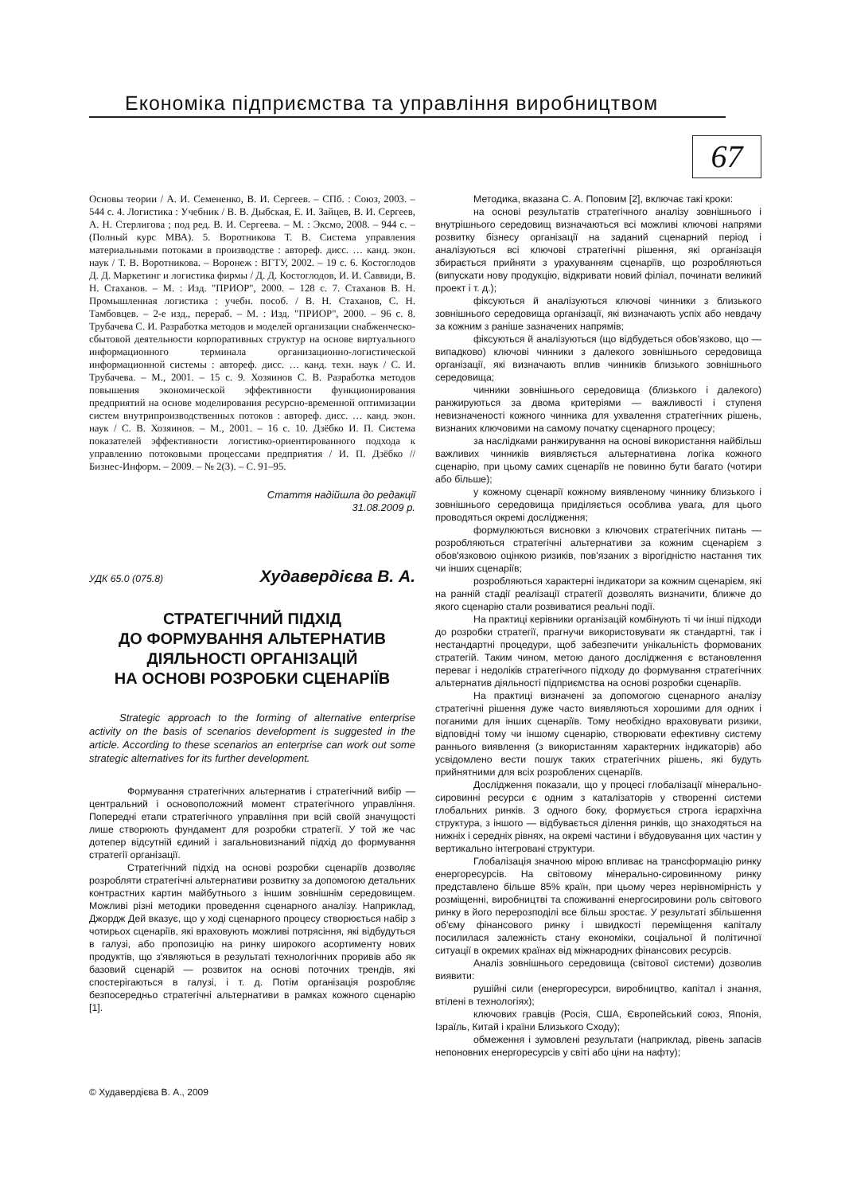Економіка підприємства та управління виробництвом
67
Основы теории / А. И. Семененко, В. И. Сергеев. – СПб. : Союз, 2003. – 544 с. 4. Логистика : Учебник / В. В. Дыбская, Е. И. Зайцев, В. И. Сергеев, А. Н. Стерлигова ; под ред. В. И. Сергеева. – М. : Эксмо, 2008. – 944 с. – (Полный курс МВА). 5. Воротникова Т. В. Система управления материальными потоками в производстве : автореф. дисс. … канд. экон. наук / Т. В. Воротникова. – Воронеж : ВГТУ, 2002. – 19 с. 6. Костоглодов Д. Д. Маркетинг и логистика фирмы / Д. Д. Костоглодов, И. И. Саввиди, В. Н. Стаханов. – М. : Изд. "ПРИОР", 2000. – 128 с. 7. Стаханов В. Н. Промышленная логистика : учебн. пособ. / В. Н. Стаханов, С. Н. Тамбовцев. – 2-е изд., перераб. – М. : Изд. "ПРИОР", 2000. – 96 с. 8. Трубачева С. И. Разработка методов и моделей организации снабженческо-сбытовой деятельности корпоративных структур на основе виртуального информационного терминала организационно-логистической информационной системы : автореф. дисс. … канд. техн. наук / С. И. Трубачева. – М., 2001. – 15 с. 9. Хозяинов С. В. Разработка методов повышения экономической эффективности функционирования предприятий на основе моделирования ресурсно-временной оптимизации систем внутрипроизводственных потоков : автореф. дисс. … канд. экон. наук / С. В. Хозяинов. – М., 2001. – 16 с. 10. Дзёбко И. П. Система показателей эффективности логистико-ориентированного подхода к управлению потоковыми процессами предприятия / И. П. Дзёбко // Бизнес-Информ. – 2009. – № 2(3). – С. 91–95.
Стаття надійшла до редакції
31.08.2009 р.
УДК 65.0 (075.8) Худавердієва В. А.
СТРАТЕГІЧНИЙ ПІДХІД
ДО ФОРМУВАННЯ АЛЬТЕРНАТИВ
ДІЯЛЬНОСТІ ОРГАНІЗАЦІЙ
НА ОСНОВІ РОЗРОБКИ СЦЕНАРІЇВ
Strategic approach to the forming of alternative enterprise activity on the basis of scenarios development is suggested in the article. According to these scenarios an enterprise can work out some strategic alternatives for its further development.
Формування стратегічних альтернатив і стратегічний вибір — центральний і основоположний момент стратегічного управління. Попередні етапи стратегічного управління при всій своїй значущості лише створюють фундамент для розробки стратегії. У той же час дотепер відсутній єдиний і загальновизнаний підхід до формування стратегії організації.
Стратегічний підхід на основі розробки сценаріїв дозволяє розробляти стратегічні альтернативи розвитку за допомогою детальних контрастних картин майбутнього з іншим зовнішнім середовищем. Можливі різні методики проведення сценарного аналізу. Наприклад, Джордж Дей вказує, що у ході сценарного процесу створюється набір з чотирьох сценаріїв, які враховують можливі потрясіння, які відбудуться в галузі, або пропозицію на ринку широкого асортименту нових продуктів, що з'являються в результаті технологічних проривів або як базовий сценарій — розвиток на основі поточних трендів, які спостерігаються в галузі, і т. д. Потім організація розробляє безпосередньо стратегічні альтернативи в рамках кожного сценарію [1].
© Худавердієва В. А., 2009
Методика, вказана С. А. Поповим [2], включає такі кроки:
на основі результатів стратегічного аналізу зовнішнього і внутрішнього середовищ визначаються всі можливі ключові напрями розвитку бізнесу організації на заданий сценарний період і аналізуються всі ключові стратегічні рішення, які організація збирається прийняти з урахуванням сценаріїв, що розробляються (випускати нову продукцію, відкривати новий філіал, починати великий проект і т. д.);
фіксуються й аналізуються ключові чинники з близького зовнішнього середовища організації, які визначають успіх або невдачу за кожним з раніше зазначених напрямів;
фіксуються й аналізуються (що відбудеться обов'язково, що — випадково) ключові чинники з далекого зовнішнього середовища організації, які визначають вплив чинників близького зовнішнього середовища;
чинники зовнішнього середовища (близького і далекого) ранжируються за двома критеріями — важливості і ступеня невизначеності кожного чинника для ухвалення стратегічних рішень, визнаних ключовими на самому початку сценарного процесу;
за наслідками ранжирування на основі використання найбільш важливих чинників виявляється альтернативна логіка кожного сценарію, при цьому самих сценаріїв не повинно бути багато (чотири або більше);
у кожному сценарії кожному виявленому чиннику близького і зовнішнього середовища приділяється особлива увага, для цього проводяться окремі дослідження;
формулюються висновки з ключових стратегічних питань — розробляються стратегічні альтернативи за кожним сценарієм з обов'язковою оцінкою ризиків, пов'язаних з вірогідністю настання тих чи інших сценаріїв;
розробляються характерні індикатори за кожним сценарієм, які на ранній стадії реалізації стратегії дозволять визначити, ближче до якого сценарію стали розвиватися реальні події.
На практиці керівники організацій комбінують ті чи інші підходи до розробки стратегії, прагнучи використовувати як стандартні, так і нестандартні процедури, щоб забезпечити унікальність формованих стратегій. Таким чином, метою даного дослідження є встановлення переваг і недоліків стратегічного підходу до формування стратегічних альтернатив діяльності підприємства на основі розробки сценаріїв.
На практиці визначені за допомогою сценарного аналізу стратегічні рішення дуже часто виявляються хорошими для одних і поганими для інших сценаріїв. Тому необхідно враховувати ризики, відповідні тому чи іншому сценарію, створювати ефективну систему раннього виявлення (з використанням характерних індикаторів) або усвідомлено вести пошук таких стратегічних рішень, які будуть прийнятними для всіх розроблених сценаріїв.
Дослідження показали, що у процесі глобалізації мінерально-сировинні ресурси є одним з каталізаторів у створенні системи глобальних ринків. З одного боку, формується строга ієрархічна структура, з іншого — відбувається ділення ринків, що знаходяться на нижніх і середніх рівнях, на окремі частини і вбудовування цих частин у вертикально інтегровані структури.
Глобалізація значною мірою впливає на трансформацію ринку енергоресурсів. На світовому мінерально-сировинному ринку представлено більше 85% країн, при цьому через нерівномірність у розміщенні, виробництві та споживанні енергосировини роль світового ринку в його перерозподілі все більш зростає. У результаті збільшення об'єму фінансового ринку і швидкості переміщення капіталу посилилася залежність стану економіки, соціальної й політичної ситуації в окремих країнах від міжнародних фінансових ресурсів.
Аналіз зовнішнього середовища (світової системи) дозволив виявити:
рушійні сили (енергоресурси, виробництво, капітал і знання, втілені в технологіях);
ключових гравців (Росія, США, Європейський союз, Японія, Ізраїль, Китай і країни Близького Сходу);
обмеження і зумовлені результати (наприклад, рівень запасів непоновних енергоресурсів у світі або ціни на нафту);